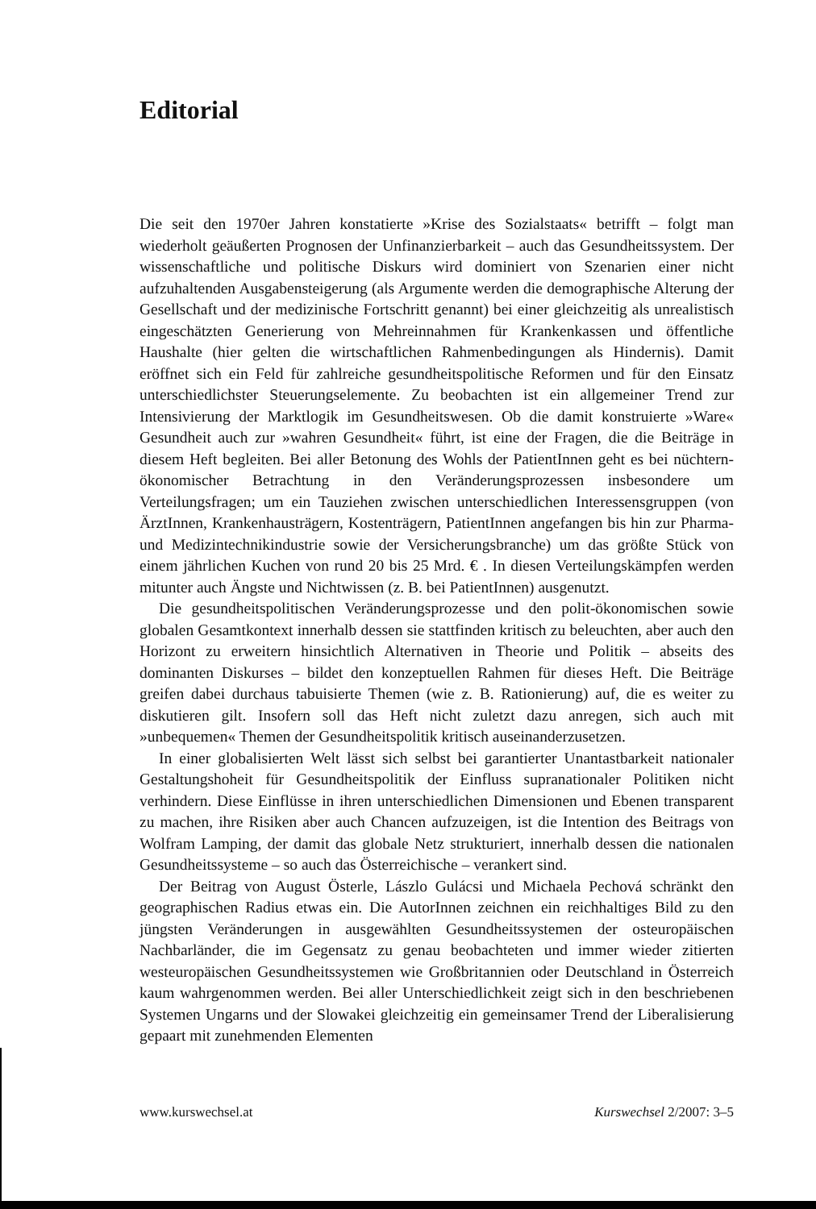Editorial
Die seit den 1970er Jahren konstatierte »Krise des Sozialstaats« betrifft – folgt man wiederholt geäußerten Prognosen der Unfinanzierbarkeit – auch das Gesundheitssystem. Der wissenschaftliche und politische Diskurs wird dominiert von Szenarien einer nicht aufzuhaltenden Ausgabensteigerung (als Argumente werden die demographische Alterung der Gesellschaft und der medizinische Fortschritt genannt) bei einer gleichzeitig als unrealistisch eingeschätzten Generierung von Mehreinnahmen für Krankenkassen und öffentliche Haushalte (hier gelten die wirtschaftlichen Rahmenbedingungen als Hindernis). Damit eröffnet sich ein Feld für zahlreiche gesundheitspolitische Reformen und für den Einsatz unterschiedlichster Steuerungselemente. Zu beobachten ist ein allgemeiner Trend zur Intensivierung der Marktlogik im Gesundheitswesen. Ob die damit konstruierte »Ware« Gesundheit auch zur »wahren Gesundheit« führt, ist eine der Fragen, die die Beiträge in diesem Heft begleiten. Bei aller Betonung des Wohls der PatientInnen geht es bei nüchtern-ökonomischer Betrachtung in den Veränderungsprozessen insbesondere um Verteilungsfragen; um ein Tauziehen zwischen unterschiedlichen Interessensgruppen (von ÄrztInnen, Krankenhausträgern, Kostenträgern, PatientInnen angefangen bis hin zur Pharma- und Medizintechnikindustrie sowie der Versicherungsbranche) um das größte Stück von einem jährlichen Kuchen von rund 20 bis 25 Mrd. € . In diesen Verteilungskämpfen werden mitunter auch Ängste und Nichtwissen (z. B. bei PatientInnen) ausgenutzt.
Die gesundheitspolitischen Veränderungsprozesse und den polit-ökonomischen sowie globalen Gesamtkontext innerhalb dessen sie stattfinden kritisch zu beleuchten, aber auch den Horizont zu erweitern hinsichtlich Alternativen in Theorie und Politik – abseits des dominanten Diskurses – bildet den konzeptuellen Rahmen für dieses Heft. Die Beiträge greifen dabei durchaus tabuisierte Themen (wie z. B. Rationierung) auf, die es weiter zu diskutieren gilt. Insofern soll das Heft nicht zuletzt dazu anregen, sich auch mit »unbequemen« Themen der Gesundheitspolitik kritisch auseinanderzusetzen.
In einer globalisierten Welt lässt sich selbst bei garantierter Unantastbarkeit nationaler Gestaltungshoheit für Gesundheitspolitik der Einfluss supranationaler Politiken nicht verhindern. Diese Einflüsse in ihren unterschiedlichen Dimensionen und Ebenen transparent zu machen, ihre Risiken aber auch Chancen aufzuzeigen, ist die Intention des Beitrags von Wolfram Lamping, der damit das globale Netz strukturiert, innerhalb dessen die nationalen Gesundheitssysteme – so auch das Österreichische – verankert sind.
Der Beitrag von August Österle, Lászlo Gulácsi und Michaela Pechová schränkt den geographischen Radius etwas ein. Die AutorInnen zeichnen ein reichhaltiges Bild zu den jüngsten Veränderungen in ausgewählten Gesundheitssystemen der osteuropäischen Nachbarländer, die im Gegensatz zu genau beobachteten und immer wieder zitierten westeuropäischen Gesundheitssystemen wie Großbritannien oder Deutschland in Österreich kaum wahrgenommen werden. Bei aller Unterschiedlichkeit zeigt sich in den beschriebenen Systemen Ungarns und der Slowakei gleichzeitig ein gemeinsamer Trend der Liberalisierung gepaart mit zunehmenden Elementen
www.kurswechsel.at Kurswechsel 2/2007: 3–5